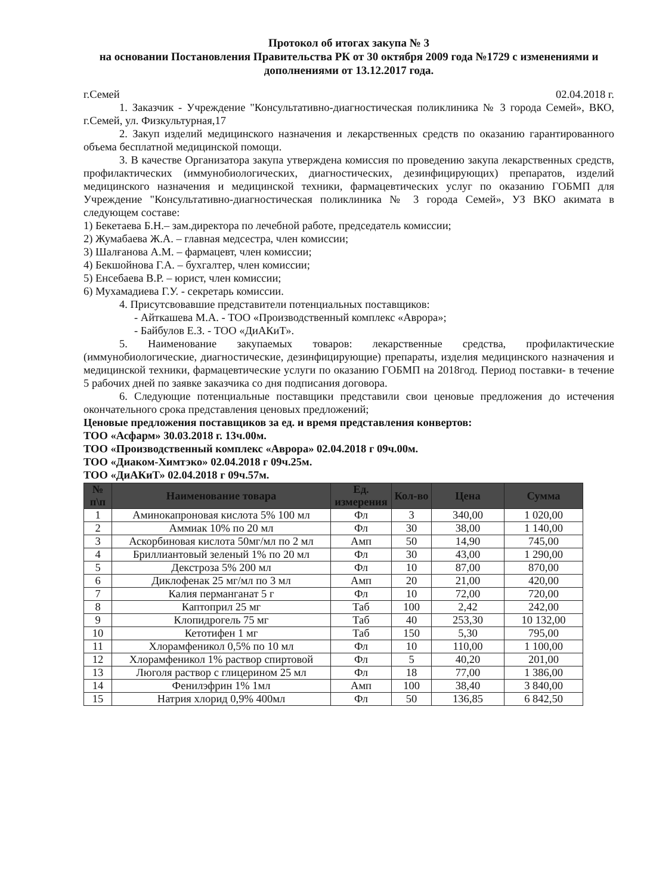Протокол об итогах закупа № 3
на основании Постановления Правительства РК от 30 октября 2009 года №1729 с изменениями и дополнениями от 13.12.2017 года.
г.Семей 02.04.2018 г.
1. Заказчик - Учреждение "Консультативно-диагностическая поликлиника № 3 города Семей», ВКО, г.Семей, ул. Физкультурная,17
2. Закуп изделий медицинского назначения и лекарственных средств по оказанию гарантированного объема бесплатной медицинской помощи.
3. В качестве Организатора закупа утверждена комиссия по проведению закупа лекарственных средств, профилактических (иммунобиологических, диагностических, дезинфицирующих) препаратов, изделий медицинского назначения и медицинской техники, фармацевтических услуг по оказанию ГОБМП для Учреждение "Консультативно-диагностическая поликлиника № 3 города Семей», УЗ ВКО акимата в следующем составе:
1) Бекетаева Б.Н.– зам.директора по лечебной работе, председатель комиссии;
2) Жумабаева Ж.А. – главная медсестра, член комиссии;
3) Шалғанова А.М. – фармацевт, член комиссии;
4) Бекшойнова Г.А. – бухгалтер, член комиссии;
5) Енсебаева В.Р. – юрист, член комиссии;
6) Мухамадиева Г.У. - секретарь комиссии.
4. Присутсвовавшие представители потенциальных поставщиков:
- Айткашева М.А. - ТОО «Производственный комплекс «Аврора»;
- Байбулов Е.З. - ТОО «ДиАКиТ».
5. Наименование закупаемых товаров: лекарственные средства, профилактические (иммунобиологические, диагностические, дезинфицирующие) препараты, изделия медицинского назначения и медицинской техники, фармацевтические услуги по оказанию ГОБМП на 2018год. Период поставки- в течение 5 рабочих дней по заявке заказчика со дня подписания договора.
6. Следующие потенциальные поставщики представили свои ценовые предложения до истечения окончательного срока представления ценовых предложений;
Ценовые предложения поставщиков за ед. и время представления конвертов:
ТОО «Асфарм» 30.03.2018 г. 13ч.00м.
ТОО «Производственный комплекс «Аврора» 02.04.2018 г 09ч.00м.
ТОО «Диаком-Химтэко» 02.04.2018 г 09ч.25м.
ТОО «ДиАКиТ» 02.04.2018 г 09ч.57м.
| № п\п | Наименование товара | Ед. измерения | Кол-во | Цена | Сумма |
| --- | --- | --- | --- | --- | --- |
| 1 | Аминокапроновая кислота 5% 100 мл | Фл | 3 | 340,00 | 1 020,00 |
| 2 | Аммиак 10% по 20 мл | Фл | 30 | 38,00 | 1 140,00 |
| 3 | Аскорбиновая кислота 50мг/мл по 2 мл | Амп | 50 | 14,90 | 745,00 |
| 4 | Бриллиантовый зеленый 1% по 20 мл | Фл | 30 | 43,00 | 1 290,00 |
| 5 | Декстроза 5% 200 мл | Фл | 10 | 87,00 | 870,00 |
| 6 | Диклофенак 25 мг/мл по 3 мл | Амп | 20 | 21,00 | 420,00 |
| 7 | Калия перманганат 5 г | Фл | 10 | 72,00 | 720,00 |
| 8 | Каптоприл 25 мг | Таб | 100 | 2,42 | 242,00 |
| 9 | Клопидрогель 75 мг | Таб | 40 | 253,30 | 10 132,00 |
| 10 | Кетотифен 1 мг | Таб | 150 | 5,30 | 795,00 |
| 11 | Хлорамфеникол 0,5% по 10 мл | Фл | 10 | 110,00 | 1 100,00 |
| 12 | Хлорамфеникол 1% раствор спиртовой | Фл | 5 | 40,20 | 201,00 |
| 13 | Люголя раствор с глицерином 25 мл | Фл | 18 | 77,00 | 1 386,00 |
| 14 | Фенилэфрин 1% 1мл | Амп | 100 | 38,40 | 3 840,00 |
| 15 | Натрия хлорид 0,9% 400мл | Фл | 50 | 136,85 | 6 842,50 |